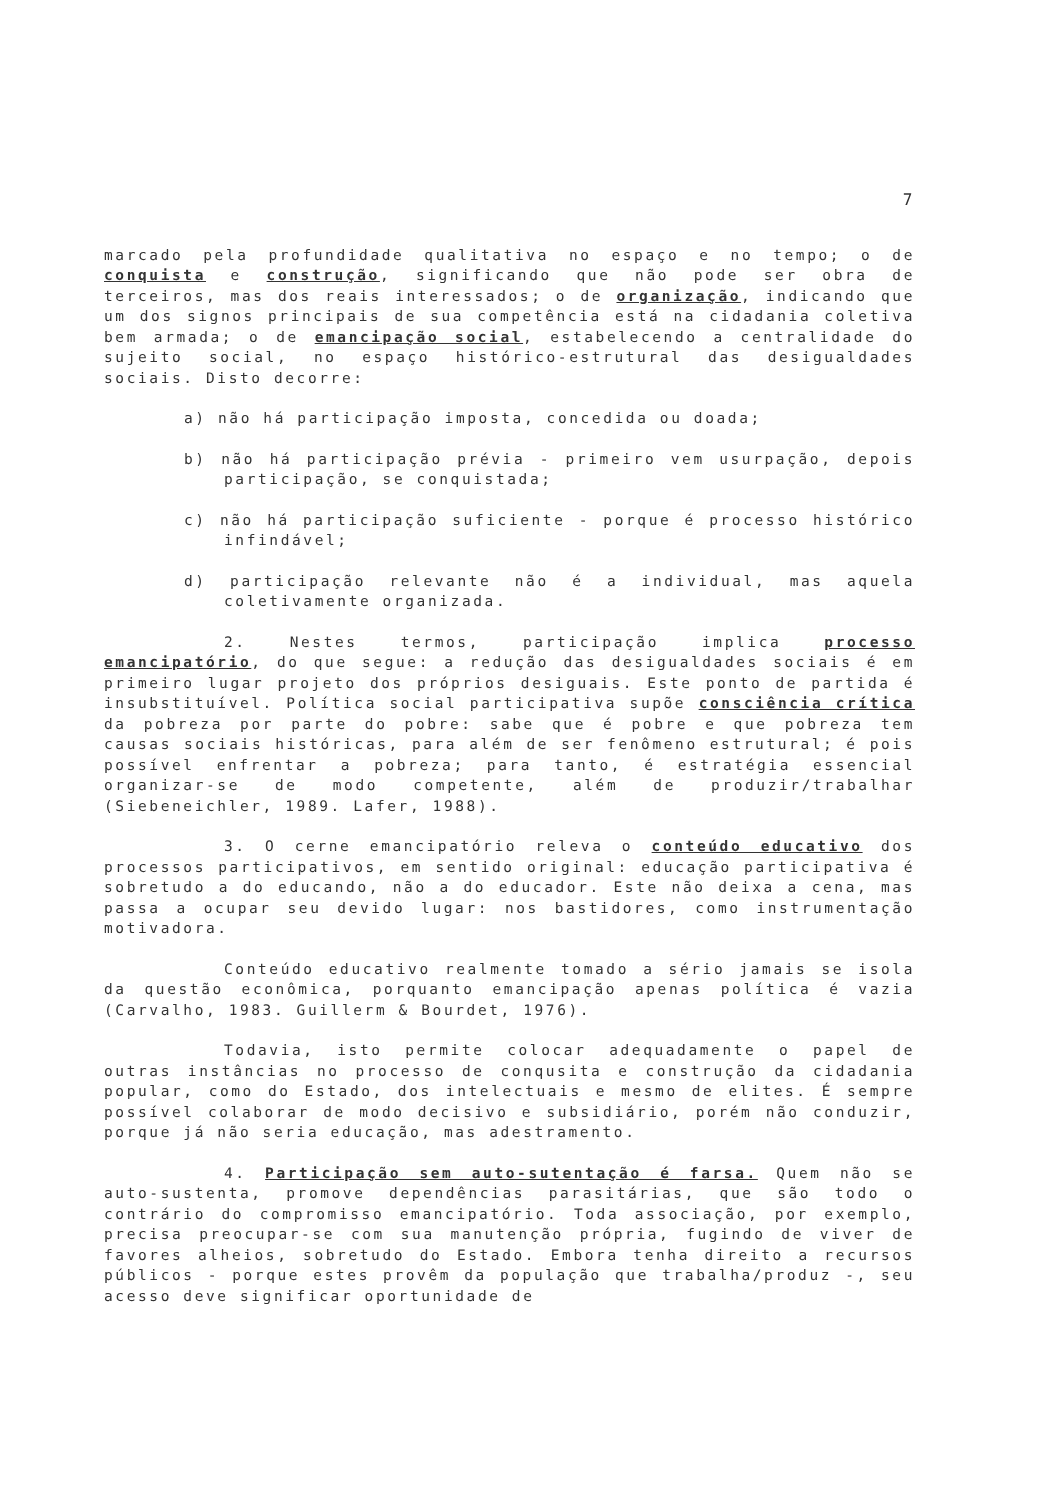7
marcado pela profundidade qualitativa no espaço e no tempo; o de conquista e construção, significando que não pode ser obra de terceiros, mas dos reais interessados; o de organização, indicando que um dos signos principais de sua competência está na cidadania coletiva bem armada; o de emancipação social, estabelecendo a centralidade do sujeito social, no espaço histórico-estrutural das desigualdades sociais. Disto decorre:
a) não há participação imposta, concedida ou doada;
b) não há participação prévia - primeiro vem usurpação, depois participação, se conquistada;
c) não há participação suficiente - porque é processo histórico infindável;
d) participação relevante não é a individual, mas aquela coletivamente organizada.
2. Nestes termos, participação implica processo emancipatório, do que segue: a redução das desigualdades sociais é em primeiro lugar projeto dos próprios desiguais. Este ponto de partida é insubstituível. Política social participativa supõe consciência crítica da pobreza por parte do pobre: sabe que é pobre e que pobreza tem causas sociais históricas, para além de ser fenômeno estrutural; é pois possível enfrentar a pobreza; para tanto, é estratégia essencial organizar-se de modo competente, além de produzir/trabalhar (Siebeneichler, 1989. Lafer, 1988).
3. O cerne emancipatório releva o conteúdo educativo dos processos participativos, em sentido original: educação participativa é sobretudo a do educando, não a do educador. Este não deixa a cena, mas passa a ocupar seu devido lugar: nos bastidores, como instrumentação motivadora.
Conteúdo educativo realmente tomado a sério jamais se isola da questão econômica, porquanto emancipação apenas política é vazia (Carvalho, 1983. Guillerm & Bourdet, 1976).
Todavia, isto permite colocar adequadamente o papel de outras instâncias no processo de conqusita e construção da cidadania popular, como do Estado, dos intelectuais e mesmo de elites. É sempre possível colaborar de modo decisivo e subsidiário, porém não conduzir, porque já não seria educação, mas adestramento.
4. Participação sem auto-sutentação é farsa. Quem não se auto-sustenta, promove dependências parasitárias, que são todo o contrário do compromisso emancipatório. Toda associação, por exemplo, precisa preocupar-se com sua manutenção própria, fugindo de viver de favores alheios, sobretudo do Estado. Embora tenha direito a recursos públicos - porque estes provêm da população que trabalha/produz -, seu acesso deve significar oportunidade de